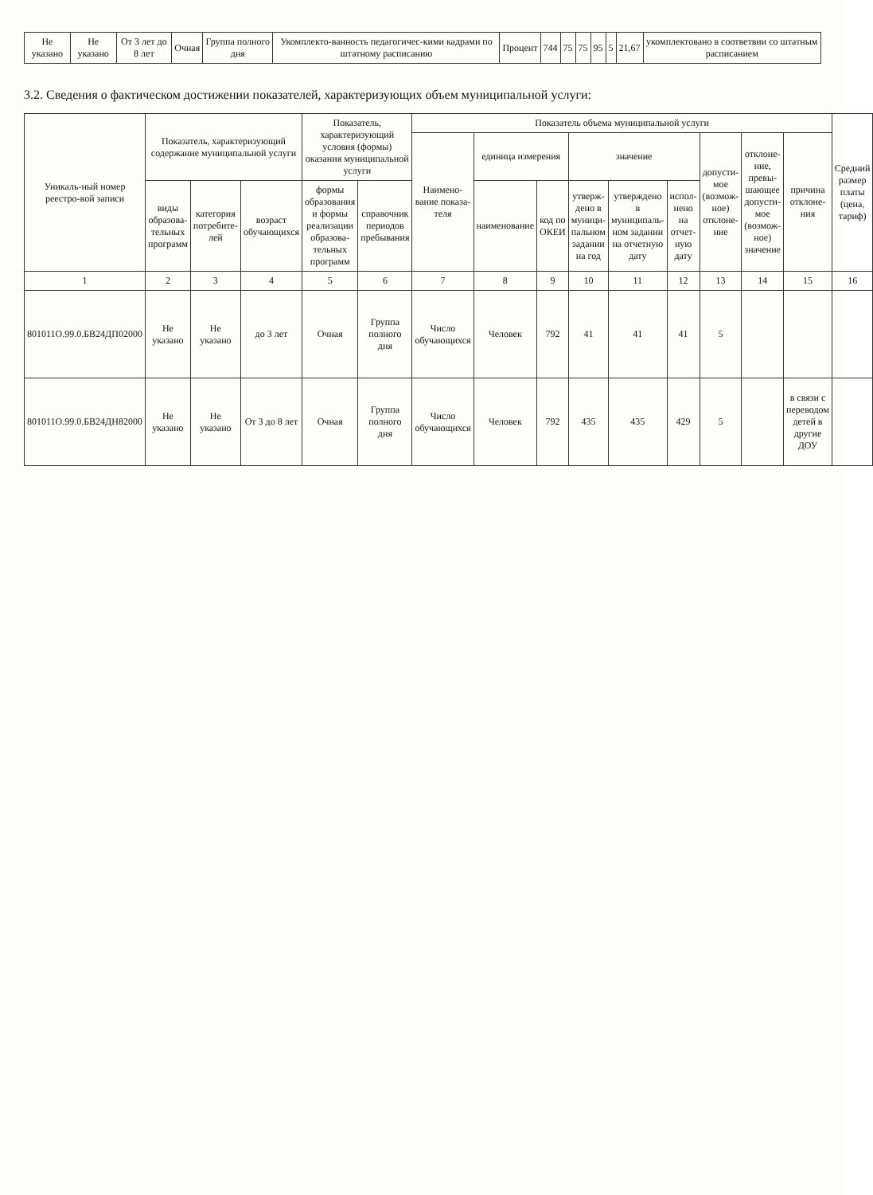| Не указано | Не указано | От 3 лет до 8 лет | Очная | Группа полного дня | Укомплекто-ванность педагогичес-кими кадрами по штатному расписанию | Процент | 744 | 75 | 75 | 95 | 5 | 21,67 | укомплектовано в соответвии со штатным расписанием |
3.2. Сведения о фактическом достижении показателей, характеризующих объем муниципальной услуги:
| Уникаль-ный номер реестро-вой записи | Показатель, характеризующий содержание муниципальной услуги | | | Показатель, характеризующий условия (формы) оказания муниципальной услуги | | Показатель объема муниципальной услуги | | | | | | | | | Средний размер платы (цена, тариф) |
| --- | --- | --- | --- | --- | --- | --- | --- | --- | --- | --- | --- | --- | --- | --- | --- |
| | | | | | | Наимено-вание показа-теля | единица измерения | | значение | | | допусти-мое (возмож-ное) отклоне-ние | отклоне-ние, превы-шающее допусти-мое (возмож-ное) значение | причина отклоне-ния | |
| | виды образова-тельных программ | категория потребите-лей | возраст обучающихся | формы образования и формы реализации образова-тельных программ | справочник периодов пребывания | | наименование | код по ОКЕИ | утверж-дено в муници-пальном задании на год | утверждено в муниципаль-ном задании на отчетную дату | испол-нено на отчет-ную дату | | | | |
| 1 | 2 | 3 | 4 | 5 | 6 | 7 | 8 | 9 | 10 | 11 | 12 | 13 | 14 | 15 | 16 |
| 801011О.99.0.БВ24ДП02000 | Не указано | Не указано | до 3 лет | Очная | Группа полного дня | Число обучающихся | Человек | 792 | 41 | 41 | 41 | 5 | | | |
| 801011О.99.0.БВ24ДН82000 | Не указано | Не указано | От 3 до 8 лет | Очная | Группа полного дня | Число обучающихся | Человек | 792 | 435 | 435 | 429 | 5 | | в связи с переводом детей в другие ДОУ | |